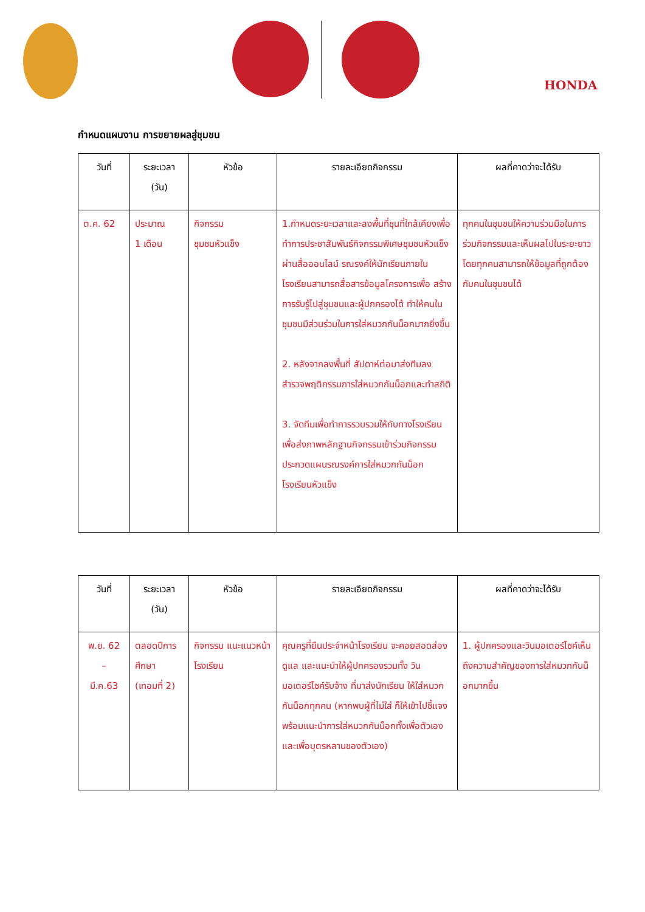HONDA
กำหนดแผนงาน การขยายผลสู่ชุมชน
| วันที่ | ระยะเวลา (วัน) | หัวข้อ | รายละเอียดกิจกรรม | ผลที่คาดว่าจะได้รับ |
| --- | --- | --- | --- | --- |
| ต.ค. 62 | ประมาณ 1 เดือน | กิจกรรม ชุมชนหัวแข็ง | 1.กำหนดระยะเวลาและลงพื้นที่ชุนที่ใกล้เคียงเพื่อทำการประชาสัมพันธ์กิจกรรมพิเศษชุมชนหัวแข็ง ผ่านสื่อออนไลน์ รณรงค์ให้นักเรียนภายในโรงเรียนสามารถสื่อสารข้อมูลโครงการเพื่อ สร้างการรับรู้ไปสู่ชุมชนและผู้ปกครองได้ ทำให้คนในชุมชนมีส่วนร่วมในการใส่หมวกกันน็อกมากยิ่งขึ้น 2. หลังจากลงพื้นที่ สัปดาห์ต่อมาส่งทีมลงสำรวจพฤติกรรมการใส่หมวกกันน็อกและทำสถิติ 3. จัดทีมเพื่อทำการรวบรวมให้กับทางโรงเรียน เพื่อส่งภาพหลักฐานกิจกรรมเข้าร่วมกิจกรรมประกวดแผนรณรงค์การใส่หมวกกันน็อก โรงเรียนหัวแข็ง | ทุกคนในชุมชนให้ความร่วมมือในการร่วมกิจกรรมและเห็นผลไปในระยะยาว โดยทุกคนสามารถให้ข้อมูลที่ถูกต้องกับคนในชุมชนได้ |
| วันที่ | ระยะเวลา (วัน) | หัวข้อ | รายละเอียดกิจกรรม | ผลที่คาดว่าจะได้รับ |
| --- | --- | --- | --- | --- |
| พ.ย. 62 – มี.ค.63 | ตลอดปีการศึกษา (เทอมที่ 2) | กิจกรรม แนะแนวหน้าโรงเรียน | คุณครูที่ยืนประจำหน้าโรงเรียน จะคอยสอดส่องดูแล และแนะนำให้ผู้ปกครองรวมทั้ง วินมอเตอร์ไซค์รับจ้าง ที่มาส่งนักเรียน ให้ใส่หมวกกันน็อกทุกคน (หากพบผู้ที่ไม่ใส่ ก็ให้เข้าไปชี้แจง พร้อมแนะนำการใส่หมวกกันน็อกทั้งเพื่อตัวเองและเพื่อบุตรหลานของตัวเอง) | 1. ผู้ปกครองและวินมอเตอร์ไซค์เห็นถึงความสำคัญของการใส่หมวกกันน็อกมากขึ้น |